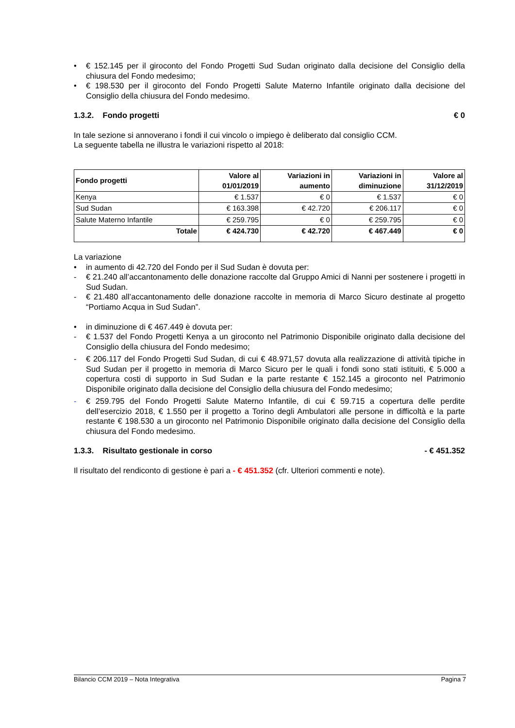• € 152.145 per il giroconto del Fondo Progetti Sud Sudan originato dalla decisione del Consiglio della chiusura del Fondo medesimo;
• € 198.530 per il giroconto del Fondo Progetti Salute Materno Infantile originato dalla decisione del Consiglio della chiusura del Fondo medesimo.
1.3.2. Fondo progetti € 0
In tale sezione si annoverano i fondi il cui vincolo o impiego è deliberato dal consiglio CCM.
La seguente tabella ne illustra le variazioni rispetto al 2018:
| Fondo progetti | Valore al 01/01/2019 | Variazioni in aumento | Variazioni in diminuzione | Valore al 31/12/2019 |
| --- | --- | --- | --- | --- |
| Kenya | € 1.537 | € 0 | € 1.537 | € 0 |
| Sud Sudan | € 163.398 | € 42.720 | € 206.117 | € 0 |
| Salute Materno Infantile | € 259.795 | € 0 | € 259.795 | € 0 |
| Totale | € 424.730 | € 42.720 | € 467.449 | € 0 |
La variazione
• in aumento di 42.720 del Fondo per il Sud Sudan è dovuta per:
- € 21.240 all’accantonamento delle donazione raccolte dal Gruppo Amici di Nanni per sostenere i progetti in Sud Sudan.
- € 21.480 all’accantonamento delle donazione raccolte in memoria di Marco Sicuro destinate al progetto “Portiamo Acqua in Sud Sudan”.
• in diminuzione di € 467.449 è dovuta per:
- € 1.537 del Fondo Progetti Kenya a un giroconto nel Patrimonio Disponibile originato dalla decisione del Consiglio della chiusura del Fondo medesimo;
- € 206.117 del Fondo Progetti Sud Sudan, di cui € 48.971,57 dovuta alla realizzazione di attività tipiche in Sud Sudan per il progetto in memoria di Marco Sicuro per le quali i fondi sono stati istituiti, € 5.000 a copertura costi di supporto in Sud Sudan e la parte restante € 152.145 a giroconto nel Patrimonio Disponibile originato dalla decisione del Consiglio della chiusura del Fondo medesimo;
- € 259.795 del Fondo Progetti Salute Materno Infantile, di cui € 59.715 a copertura delle perdite dell’esercizio 2018, € 1.550 per il progetto a Torino degli Ambulatori alle persone in difficoltà e la parte restante € 198.530 a un giroconto nel Patrimonio Disponibile originato dalla decisione del Consiglio della chiusura del Fondo medesimo.
1.3.3. Risultato gestionale in corso - € 451.352
Il risultato del rendiconto di gestione è pari a - € 451.352 (cfr. Ulteriori commenti e note).
Bilancio CCM 2019 – Nota Integrativa Pagina 7